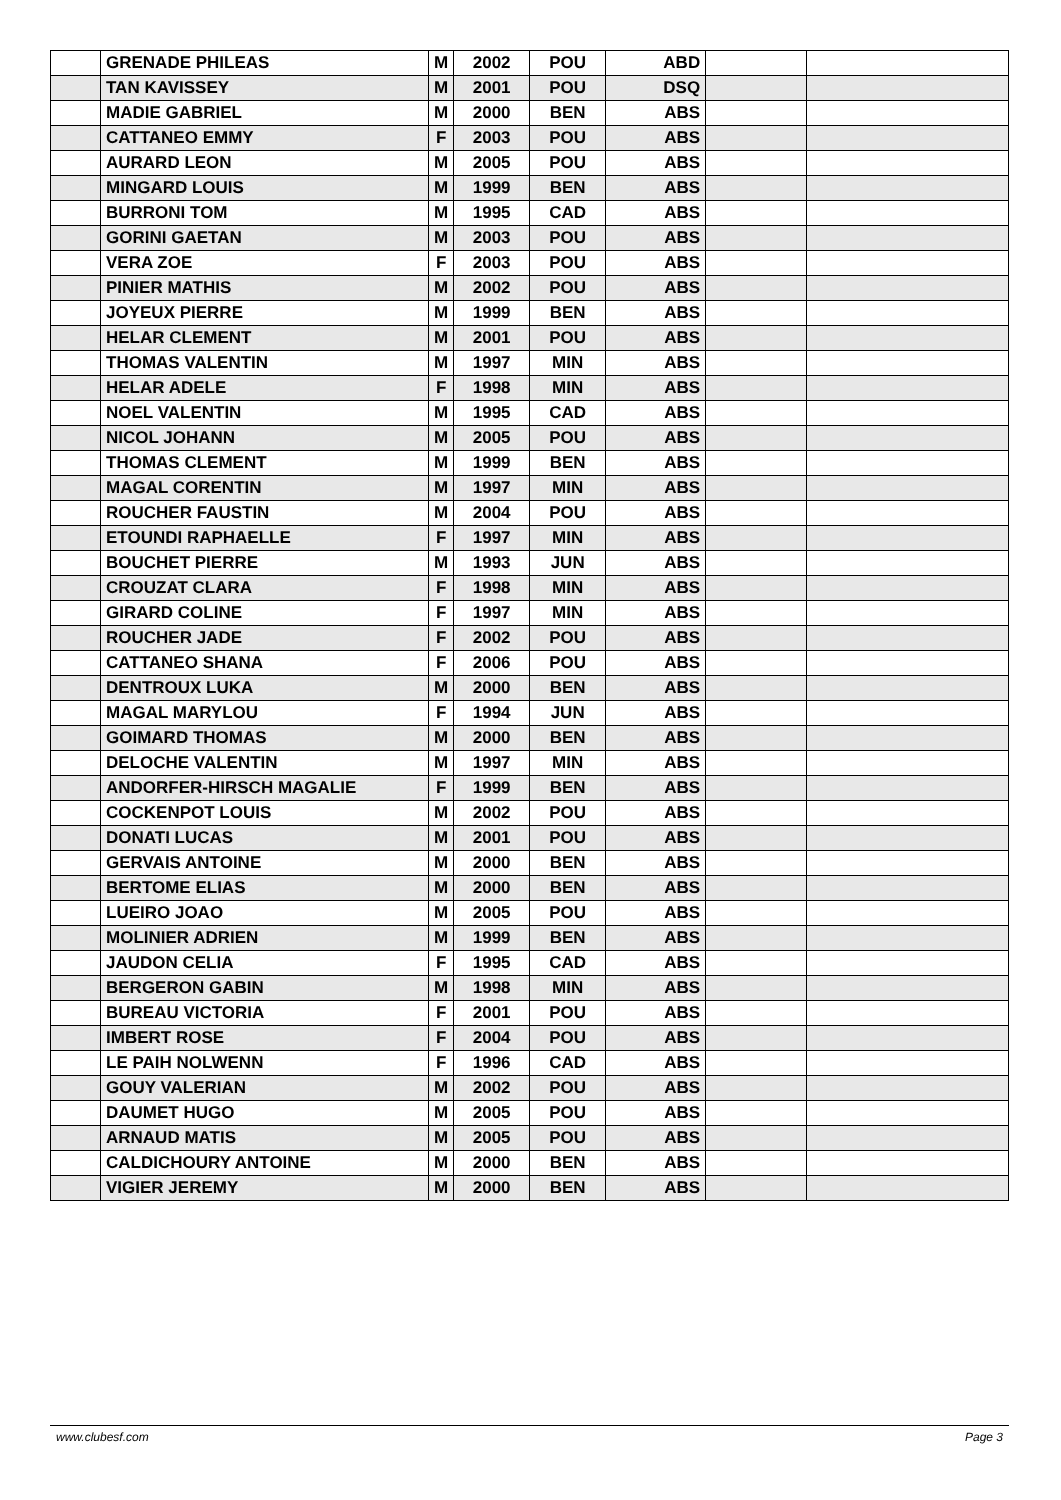| | GRENADE PHILEAS | M | 2002 | POU | ABD | | |
| | TAN KAVISSEY | M | 2001 | POU | DSQ | | |
| | MADIE GABRIEL | M | 2000 | BEN | ABS | | |
| | CATTANEO EMMY | F | 2003 | POU | ABS | | |
| | AURARD LEON | M | 2005 | POU | ABS | | |
| | MINGARD LOUIS | M | 1999 | BEN | ABS | | |
| | BURRONI TOM | M | 1995 | CAD | ABS | | |
| | GORINI GAETAN | M | 2003 | POU | ABS | | |
| | VERA ZOE | F | 2003 | POU | ABS | | |
| | PINIER MATHIS | M | 2002 | POU | ABS | | |
| | JOYEUX PIERRE | M | 1999 | BEN | ABS | | |
| | HELAR CLEMENT | M | 2001 | POU | ABS | | |
| | THOMAS VALENTIN | M | 1997 | MIN | ABS | | |
| | HELAR ADELE | F | 1998 | MIN | ABS | | |
| | NOEL VALENTIN | M | 1995 | CAD | ABS | | |
| | NICOL JOHANN | M | 2005 | POU | ABS | | |
| | THOMAS CLEMENT | M | 1999 | BEN | ABS | | |
| | MAGAL CORENTIN | M | 1997 | MIN | ABS | | |
| | ROUCHER FAUSTIN | M | 2004 | POU | ABS | | |
| | ETOUNDI RAPHAELLE | F | 1997 | MIN | ABS | | |
| | BOUCHET PIERRE | M | 1993 | JUN | ABS | | |
| | CROUZAT CLARA | F | 1998 | MIN | ABS | | |
| | GIRARD COLINE | F | 1997 | MIN | ABS | | |
| | ROUCHER JADE | F | 2002 | POU | ABS | | |
| | CATTANEO SHANA | F | 2006 | POU | ABS | | |
| | DENTROUX LUKA | M | 2000 | BEN | ABS | | |
| | MAGAL MARYLOU | F | 1994 | JUN | ABS | | |
| | GOIMARD THOMAS | M | 2000 | BEN | ABS | | |
| | DELOCHE VALENTIN | M | 1997 | MIN | ABS | | |
| | ANDORFER-HIRSCH MAGALIE | F | 1999 | BEN | ABS | | |
| | COCKENPOT LOUIS | M | 2002 | POU | ABS | | |
| | DONATI LUCAS | M | 2001 | POU | ABS | | |
| | GERVAIS ANTOINE | M | 2000 | BEN | ABS | | |
| | BERTOME ELIAS | M | 2000 | BEN | ABS | | |
| | LUEIRO JOAO | M | 2005 | POU | ABS | | |
| | MOLINIER ADRIEN | M | 1999 | BEN | ABS | | |
| | JAUDON CELIA | F | 1995 | CAD | ABS | | |
| | BERGERON GABIN | M | 1998 | MIN | ABS | | |
| | BUREAU VICTORIA | F | 2001 | POU | ABS | | |
| | IMBERT ROSE | F | 2004 | POU | ABS | | |
| | LE PAIH NOLWENN | F | 1996 | CAD | ABS | | |
| | GOUY VALERIAN | M | 2002 | POU | ABS | | |
| | DAUMET HUGO | M | 2005 | POU | ABS | | |
| | ARNAUD MATIS | M | 2005 | POU | ABS | | |
| | CALDICHOURY ANTOINE | M | 2000 | BEN | ABS | | |
| | VIGIER JEREMY | M | 2000 | BEN | ABS | | |
www.clubesf.com Page 3